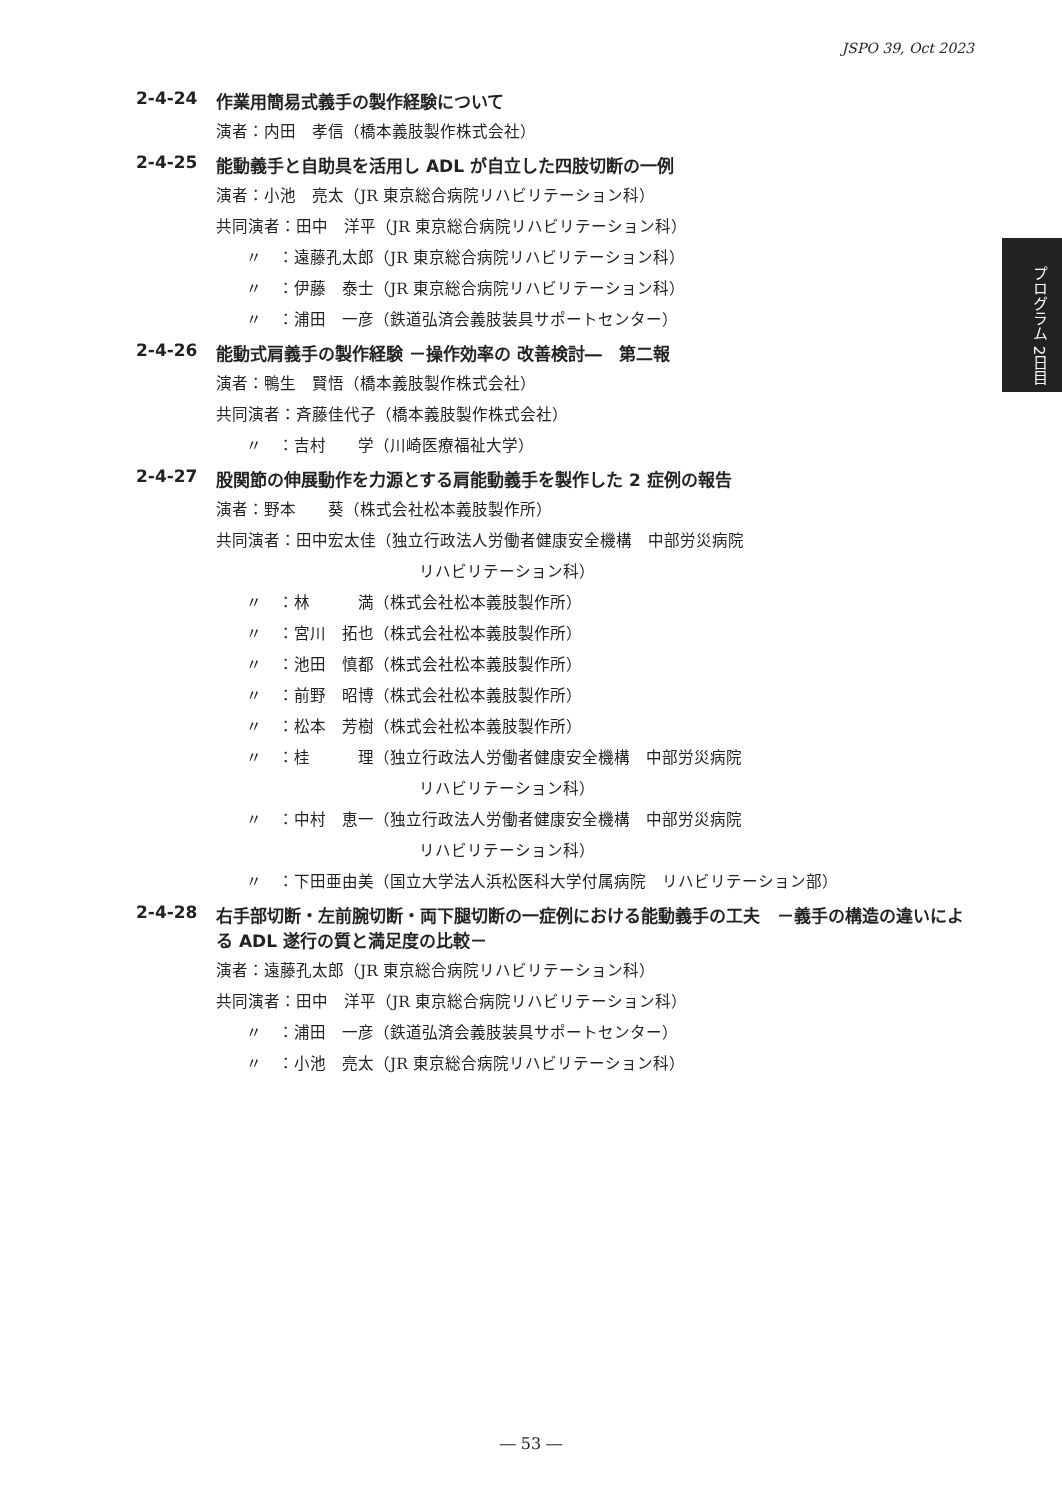JSPO 39, Oct 2023
プログラム 2日目
2-4-24 作業用簡易式義手の製作経験について
演者：内田　孝信（橋本義肢製作株式会社）
2-4-25 能動義手と自助具を活用し ADL が自立した四肢切断の一例
演者：小池　亮太（JR 東京総合病院リハビリテーション科）
共同演者：田中　洋平（JR 東京総合病院リハビリテーション科）
〃　：遠藤孔太郎（JR 東京総合病院リハビリテーション科）
〃　：伊藤　泰士（JR 東京総合病院リハビリテーション科）
〃　：浦田　一彦（鉄道弘済会義肢装具サポートセンター）
2-4-26 能動式肩義手の製作経験 －操作効率の 改善検討―　第二報
演者：鴨生　賢悟（橋本義肢製作株式会社）
共同演者：斉藤佳代子（橋本義肢製作株式会社）
〃　：吉村　　学（川崎医療福祉大学）
2-4-27 股関節の伸展動作を力源とする肩能動義手を製作した 2 症例の報告
演者：野本　　葵（株式会社松本義肢製作所）
共同演者：田中宏太佳（独立行政法人労働者健康安全機構　中部労災病院
リハビリテーション科）
〃　：林　　　満（株式会社松本義肢製作所）
〃　：宮川　拓也（株式会社松本義肢製作所）
〃　：池田　慎都（株式会社松本義肢製作所）
〃　：前野　昭博（株式会社松本義肢製作所）
〃　：松本　芳樹（株式会社松本義肢製作所）
〃　：桂　　　理（独立行政法人労働者健康安全機構　中部労災病院
リハビリテーション科）
〃　：中村　恵一（独立行政法人労働者健康安全機構　中部労災病院
リハビリテーション科）
〃　：下田亜由美（国立大学法人浜松医科大学付属病院　リハビリテーション部）
2-4-28 右手部切断・左前腕切断・両下腿切断の一症例における能動義手の工夫　－義手の構造の違いによる ADL 遂行の質と満足度の比較－
演者：遠藤孔太郎（JR 東京総合病院リハビリテーション科）
共同演者：田中　洋平（JR 東京総合病院リハビリテーション科）
〃　：浦田　一彦（鉄道弘済会義肢装具サポートセンター）
〃　：小池　亮太（JR 東京総合病院リハビリテーション科）
― 53 ―